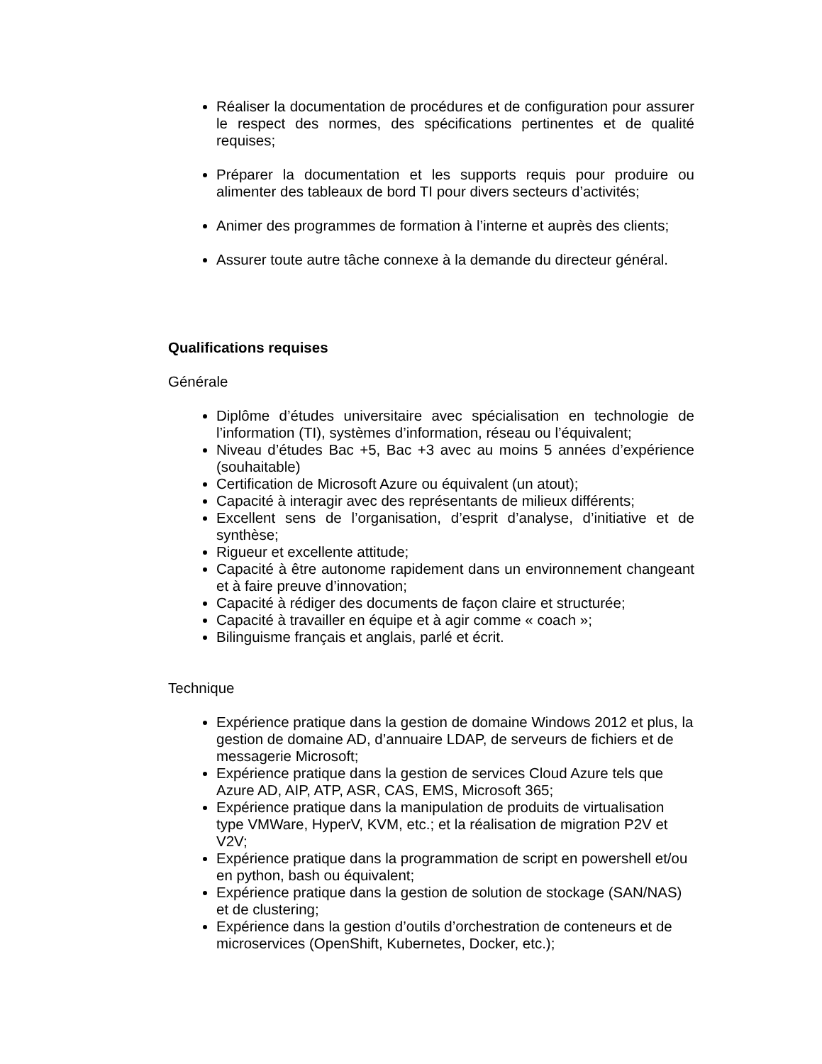Réaliser la documentation de procédures et de configuration pour assurer le respect des normes, des spécifications pertinentes et de qualité requises;
Préparer la documentation et les supports requis pour produire ou alimenter des tableaux de bord TI pour divers secteurs d’activités;
Animer des programmes de formation à l’interne et auprès des clients;
Assurer toute autre tâche connexe à la demande du directeur général.
Qualifications requises
Générale
Diplôme d’études universitaire avec spécialisation en technologie de l’information (TI), systèmes d’information, réseau ou l’équivalent;
Niveau d’études Bac +5, Bac +3 avec au moins 5 années d’expérience (souhaitable)
Certification de Microsoft Azure ou équivalent (un atout);
Capacité à interagir avec des représentants de milieux différents;
Excellent sens de l’organisation, d’esprit d’analyse, d’initiative et de synthèse;
Rigueur et excellente attitude;
Capacité à être autonome rapidement dans un environnement changeant et à faire preuve d’innovation;
Capacité à rédiger des documents de façon claire et structurée;
Capacité à travailler en équipe et à agir comme « coach »;
Bilinguisme français et anglais, parlé et écrit.
Technique
Expérience pratique dans la gestion de domaine Windows 2012 et plus, la gestion de domaine AD, d’annuaire LDAP, de serveurs de fichiers et de messagerie Microsoft;
Expérience pratique dans la gestion de services Cloud Azure tels que Azure AD, AIP, ATP, ASR, CAS, EMS, Microsoft 365;
Expérience pratique dans la manipulation de produits de virtualisation type VMWare, HyperV, KVM, etc.; et la réalisation de migration P2V et V2V;
Expérience pratique dans la programmation de script en powershell et/ou en python, bash ou équivalent;
Expérience pratique dans la gestion de solution de stockage (SAN/NAS) et de clustering;
Expérience dans la gestion d’outils d’orchestration de conteneurs et de microservices (OpenShift, Kubernetes, Docker, etc.);